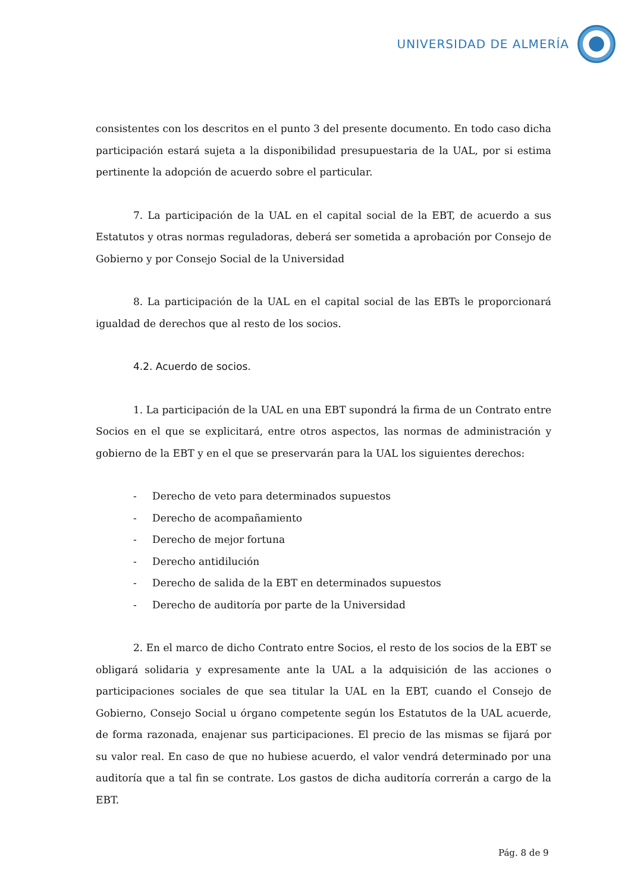UNIVERSIDAD DE ALMERÍA
consistentes con los descritos en el punto 3 del presente documento. En todo caso dicha participación estará sujeta a la disponibilidad presupuestaria de la UAL, por si estima pertinente la adopción de acuerdo sobre el particular.
7. La participación de la UAL en el capital social de la EBT, de acuerdo a sus Estatutos y otras normas reguladoras, deberá ser sometida a aprobación por Consejo de Gobierno y por Consejo Social de la Universidad
8. La participación de la UAL en el capital social de las EBTs le proporcionará igualdad de derechos que al resto de los socios.
4.2. Acuerdo de socios.
1. La participación de la UAL en una EBT supondrá la firma de un Contrato entre Socios en el que se explicitará, entre otros aspectos, las normas de administración y gobierno de la EBT y en el que se preservarán para la UAL los siguientes derechos:
- Derecho de veto para determinados supuestos
- Derecho de acompañamiento
- Derecho de mejor fortuna
- Derecho antidilución
- Derecho de salida de la EBT en determinados supuestos
- Derecho de auditoría por parte de la Universidad
2. En el marco de dicho Contrato entre Socios, el resto de los socios de la EBT se obligará solidaria y expresamente ante la UAL a la adquisición de las acciones o participaciones sociales de que sea titular la UAL en la EBT, cuando el Consejo de Gobierno, Consejo Social u órgano competente según los Estatutos de la UAL acuerde, de forma razonada, enajenar sus participaciones. El precio de las mismas se fijará por su valor real. En caso de que no hubiese acuerdo, el valor vendrá determinado por una auditoría que a tal fin se contrate. Los gastos de dicha auditoría correrán a cargo de la EBT.
Pág. 8 de 9